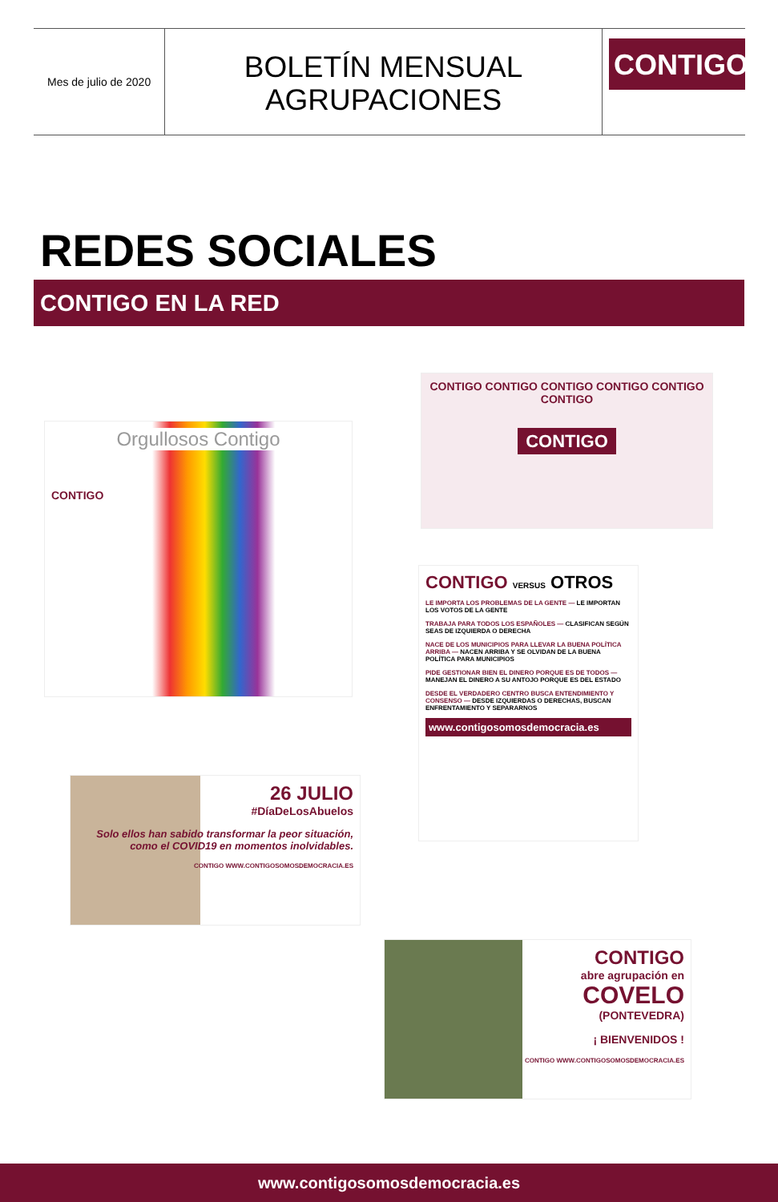Mes de julio de 2020
BOLETÍN MENSUAL
AGRUPACIONES
CONTIGO
REDES SOCIALES
CONTIGO EN LA RED
Orgullosos Contigo
CONTIGO
CONTIGO CONTIGO CONTIGO CONTIGO CONTIGO CONTIGO
CONTIGO
CONTIGO VERSUS OTROS
LE IMPORTA LOS PROBLEMAS DE LA GENTE — LE IMPORTAN LOS VOTOS DE LA GENTE
TRABAJA PARA TODOS LOS ESPAÑOLES — CLASIFICAN SEGÚN SEAS DE IZQUIERDA O DERECHA
NACE DE LOS MUNICIPIOS PARA LLEVAR LA BUENA POLÍTICA ARRIBA — NACEN ARRIBA Y SE OLVIDAN DE LA BUENA POLÍTICA PARA MUNICIPIOS
PIDE GESTIONAR BIEN EL DINERO PORQUE ES DE TODOS — MANEJAN EL DINERO A SU ANTOJO PORQUE ES DEL ESTADO
DESDE EL VERDADERO CENTRO BUSCA ENTENDIMIENTO Y CONSENSO — DESDE IZQUIERDAS O DERECHAS, BUSCAN ENFRENTAMIENTO Y SEPARARNOS
www.contigosomosdemocracia.es
26 JULIO
#DíaDeLosAbuelos
Solo ellos han sabido transformar la peor situación, como el COVID19 en momentos inolvidables.
CONTIGO WWW.CONTIGOSOMOSDEMOCRACIA.ES
CONTIGO
abre agrupación en
COVELO
(PONTEVEDRA)
¡ BIENVENIDOS !
CONTIGO WWW.CONTIGOSOMOSDEMOCRACIA.ES
www.contigosomosdemocracia.es